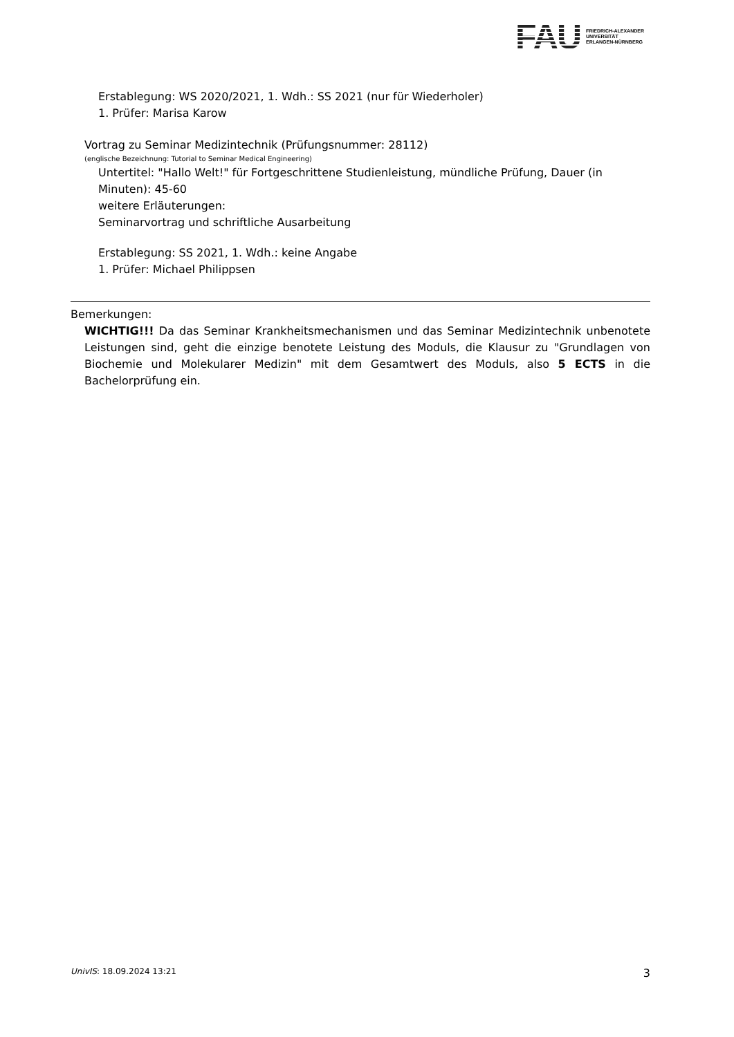FAU FRIEDRICH-ALEXANDER
UNIVERSITÄT
ERLANGEN-NÜRNBERG
Erstablegung: WS 2020/2021, 1. Wdh.: SS 2021 (nur für Wiederholer)
1. Prüfer: Marisa Karow
Vortrag zu Seminar Medizintechnik (Prüfungsnummer: 28112)
(englische Bezeichnung: Tutorial to Seminar Medical Engineering)
Untertitel: "Hallo Welt!" für Fortgeschrittene Studienleistung, mündliche Prüfung, Dauer (in Minuten): 45-60
weitere Erläuterungen:
Seminarvortrag und schriftliche Ausarbeitung
Erstablegung: SS 2021, 1. Wdh.: keine Angabe
1. Prüfer: Michael Philippsen
Bemerkungen:
WICHTIG!!! Da das Seminar Krankheitsmechanismen und das Seminar Medizintechnik unbenotete Leistungen sind, geht die einzige benotete Leistung des Moduls, die Klausur zu "Grundlagen von Biochemie und Molekularer Medizin" mit dem Gesamtwert des Moduls, also 5 ECTS in die Bachelorprüfung ein.
UnivIS: 18.09.2024 13:21 3